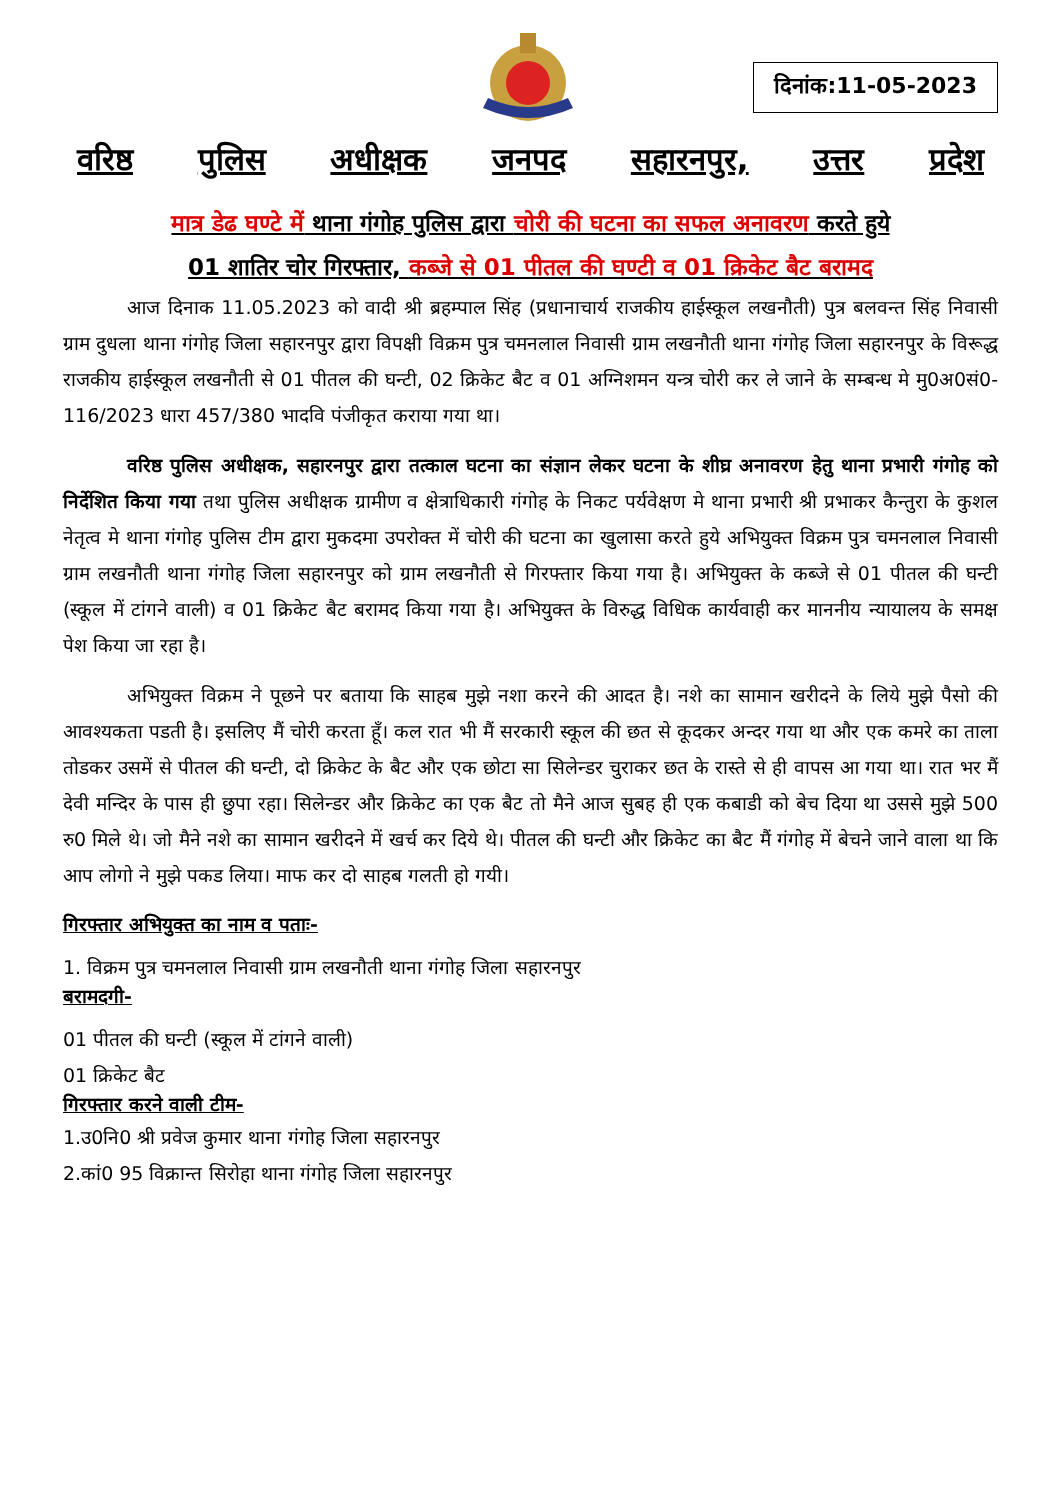दिनांक:11-05-2023
वरिष्ठ पुलिस अधीक्षक जनपद सहारनपुर, उत्तर प्रदेश
मात्र डेढ घण्टे में थाना गंगोह पुलिस द्वारा चोरी की घटना का सफल अनावरण करते हुये
01 शातिर चोर गिरफ्तार, कब्जे से 01 पीतल की घण्टी व 01 क्रिकेट बैट बरामद
आज दिनाक 11.05.2023 को वादी श्री ब्रहम्पाल सिंह (प्रधानाचार्य राजकीय हाईस्कूल लखनौती) पुत्र बलवन्त सिंह निवासी ग्राम दुधला थाना गंगोह जिला सहारनपुर द्वारा विपक्षी विक्रम पुत्र चमनलाल निवासी ग्राम लखनौती थाना गंगोह जिला सहारनपुर के विरूद्ध राजकीय हाईस्कूल लखनौती से 01 पीतल की घन्टी, 02 क्रिकेट बैट व 01 अग्निशमन यन्त्र चोरी कर ले जाने के सम्बन्ध मे मु0अ0सं0-116/2023 धारा 457/380 भादवि पंजीकृत कराया गया था।
वरिष्ठ पुलिस अधीक्षक, सहारनपुर द्वारा तत्काल घटना का संज्ञान लेकर घटना के शीघ्र अनावरण हेतु थाना प्रभारी गंगोह को निर्देशित किया गया तथा पुलिस अधीक्षक ग्रामीण व क्षेत्राधिकारी गंगोह के निकट पर्यवेक्षण मे थाना प्रभारी श्री प्रभाकर कैन्तुरा के कुशल नेतृत्व मे थाना गंगोह पुलिस टीम द्वारा मुकदमा उपरोक्त में चोरी की घटना का खुलासा करते हुये अभियुक्त विक्रम पुत्र चमनलाल निवासी ग्राम लखनौती थाना गंगोह जिला सहारनपुर को ग्राम लखनौती से गिरफ्तार किया गया है। अभियुक्त के कब्जे से 01 पीतल की घन्टी (स्कूल में टांगने वाली) व 01 क्रिकेट बैट बरामद किया गया है। अभियुक्त के विरुद्ध विधिक कार्यवाही कर माननीय न्यायालय के समक्ष पेश किया जा रहा है।
अभियुक्त विक्रम ने पूछने पर बताया कि साहब मुझे नशा करने की आदत है। नशे का सामान खरीदने के लिये मुझे पैसो की आवश्यकता पडती है। इसलिए मैं चोरी करता हूँ। कल रात भी मैं सरकारी स्कूल की छत से कूदकर अन्दर गया था और एक कमरे का ताला तोडकर उसमें से पीतल की घन्टी, दो क्रिकेट के बैट और एक छोटा सा सिलेन्डर चुराकर छत के रास्ते से ही वापस आ गया था। रात भर मैं देवी मन्दिर के पास ही छुपा रहा। सिलेन्डर और क्रिकेट का एक बैट तो मैने आज सुबह ही एक कबाडी को बेच दिया था उससे मुझे 500 रु0 मिले थे। जो मैने नशे का सामान खरीदने में खर्च कर दिये थे। पीतल की घन्टी और क्रिकेट का बैट मैं गंगोह में बेचने जाने वाला था कि आप लोगो ने मुझे पकड लिया। माफ कर दो साहब गलती हो गयी।
गिरफ्तार अभियुक्त का नाम व पताः-
1. विक्रम पुत्र चमनलाल निवासी ग्राम लखनौती थाना गंगोह जिला सहारनपुर
बरामदगी-
01 पीतल की घन्टी (स्कूल में टांगने वाली)
01 क्रिकेट बैट
गिरफ्तार करने वाली टीम-
1.उ0नि0 श्री प्रवेज कुमार थाना गंगोह जिला सहारनपुर
2.कां0 95 विक्रान्त सिरोहा थाना गंगोह जिला सहारनपुर